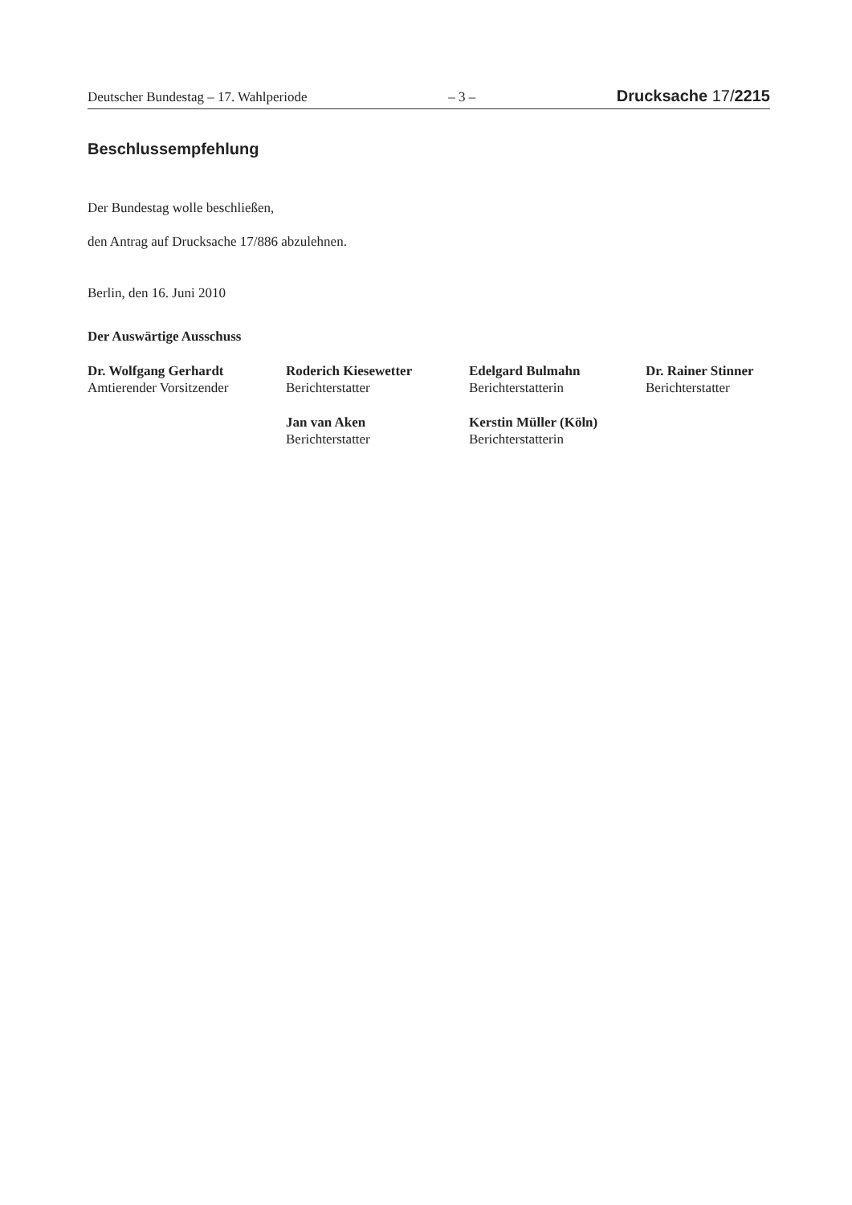Deutscher Bundestag – 17. Wahlperiode – 3 – Drucksache 17/2215
Beschlussempfehlung
Der Bundestag wolle beschließen,
den Antrag auf Drucksache 17/886 abzulehnen.
Berlin, den 16. Juni 2010
Der Auswärtige Ausschuss
Dr. Wolfgang Gerhardt
Amtierender Vorsitzender
Roderich Kiesewetter
Berichterstatter
Edelgard Bulmahn
Berichterstatterin
Dr. Rainer Stinner
Berichterstatter
Jan van Aken
Berichterstatter
Kerstin Müller (Köln)
Berichterstatterin